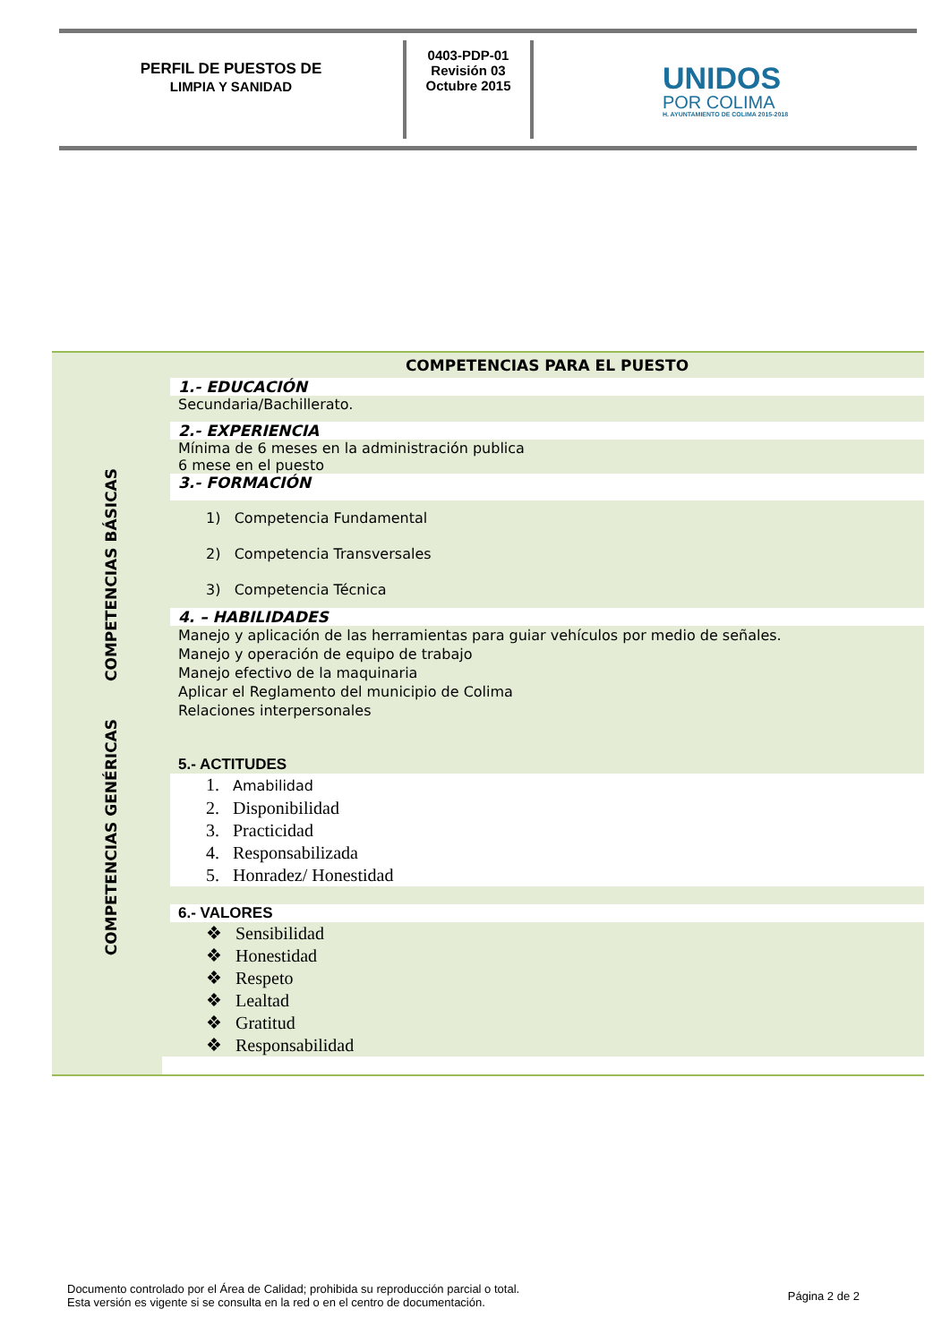PERFIL DE PUESTOS DE
LIMPIA Y SANIDAD
0403-PDP-01
Revisión 03
Octubre 2015
UNIDOS
POR COLIMA
H. AYUNTAMIENTO DE COLIMA 2015-2018
| COMPETENCIAS BÁSICAS COMPETENCIAS GENÉRICAS | COMPETENCIAS PARA EL PUESTO |
| | 1.- EDUCACIÓN |
| | Secundaria/Bachillerato. |
| | 2.- EXPERIENCIA |
| | Mínima de 6 meses en la administración publica 6 mese en el puesto |
| | 3.- FORMACIÓN |
| | 1) Competencia Fundamental 2) Competencia Transversales 3) Competencia Técnica |
| | 4. – HABILIDADES |
| | Manejo y aplicación de las herramientas para guiar vehículos por medio de señales. Manejo y operación de equipo de trabajo Manejo efectivo de la maquinaria Aplicar el Reglamento del municipio de Colima Relaciones interpersonales |
| | 5.- ACTITUDES |
| | 1. Amabilidad 2. Disponibilidad 3. Practicidad 4. Responsabilizada 5. Honradez/ Honestidad |
| | 6.- VALORES |
| | ❖ Sensibilidad ❖ Honestidad ❖ Respeto ❖ Lealtad ❖ Gratitud ❖ Responsabilidad |
Documento controlado por el Área de Calidad; prohibida su reproducción parcial o total.
Esta versión es vigente si se consulta en la red o en el centro de documentación.
Página 2 de 2